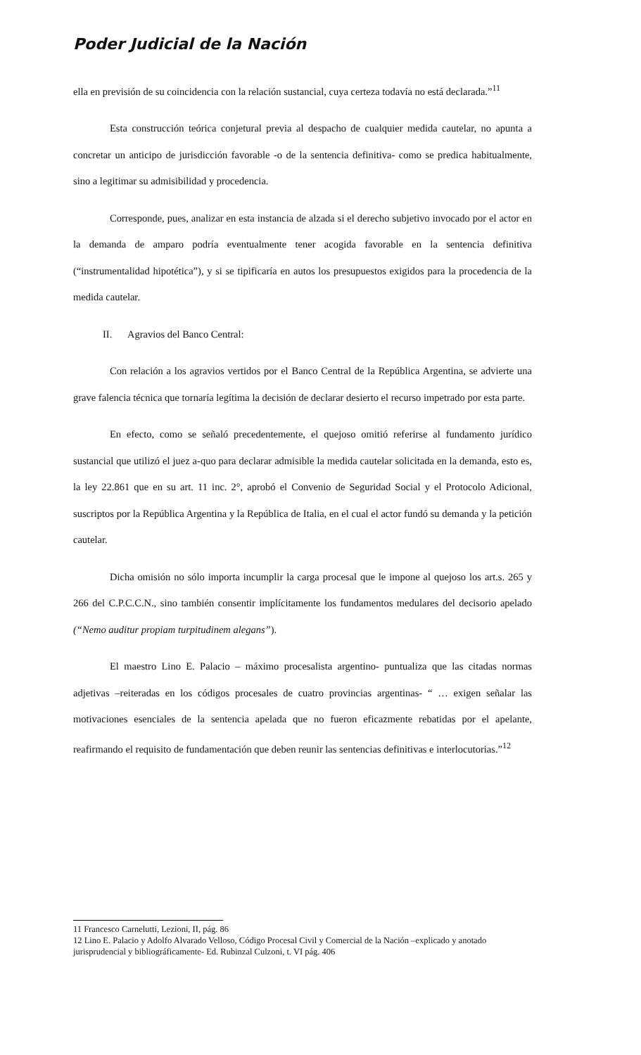Poder Judicial de la Nación
ella en previsión de su coincidencia con la relación sustancial, cuya certeza todavía no está declarada.”<sup>11</sup>
Esta construcción teórica conjetural previa al despacho de cualquier medida cautelar, no apunta a concretar un anticipo de jurisdicción favorable -o de la sentencia definitiva- como se predica habitualmente, sino a legitimar su admisibilidad y procedencia.
Corresponde, pues, analizar en esta instancia de alzada si el derecho subjetivo invocado por el actor en la demanda de amparo podría eventualmente tener acogida favorable en la sentencia definitiva (“instrumentalidad hipotética”), y si se tipificaría en autos los presupuestos exigidos para la procedencia de la medida cautelar.
II. Agravios del Banco Central:
Con relación a los agravios vertidos por el Banco Central de la República Argentina, se advierte una grave falencia técnica que tornaría legítima la decisión de declarar desierto el recurso impetrado por esta parte.
En efecto, como se señaló precedentemente, el quejoso omitió referirse al fundamento jurídico sustancial que utilizó el juez a-quo para declarar admisible la medida cautelar solicitada en la demanda, esto es, la ley 22.861 que en su art. 11 inc. 2°, aprobó el Convenio de Seguridad Social y el Protocolo Adicional, suscriptos por la República Argentina y la República de Italia, en el cual el actor fundó su demanda y la petición cautelar.
Dicha omisión no sólo importa incumplir la carga procesal que le impone al quejoso los art.s. 265 y 266 del C.P.C.C.N., sino también consentir implícitamente los fundamentos medulares del decisorio apelado (“Nemo auditur propiam turpitudinem alegans”).
El maestro Lino E. Palacio – máximo procesalista argentino- puntualiza que las citadas normas adjetivas –reiteradas en los códigos procesales de cuatro provincias argentinas- “ … exigen señalar las motivaciones esenciales de la sentencia apelada que no fueron eficazmente rebatidas por el apelante, reafirmando el requisito de fundamentación que deben reunir las sentencias definitivas e interlocutorias.”<sup>12</sup>
11 Francesco Carnelutti, Lezioni, II, pág. 86
12 Lino E. Palacio y Adolfo Alvarado Velloso, Código Procesal Civil y Comercial de la Nación –explicado y anotado jurisprudencial y bibliográficamente- Ed. Rubinzal Culzoni, t. VI pág. 406